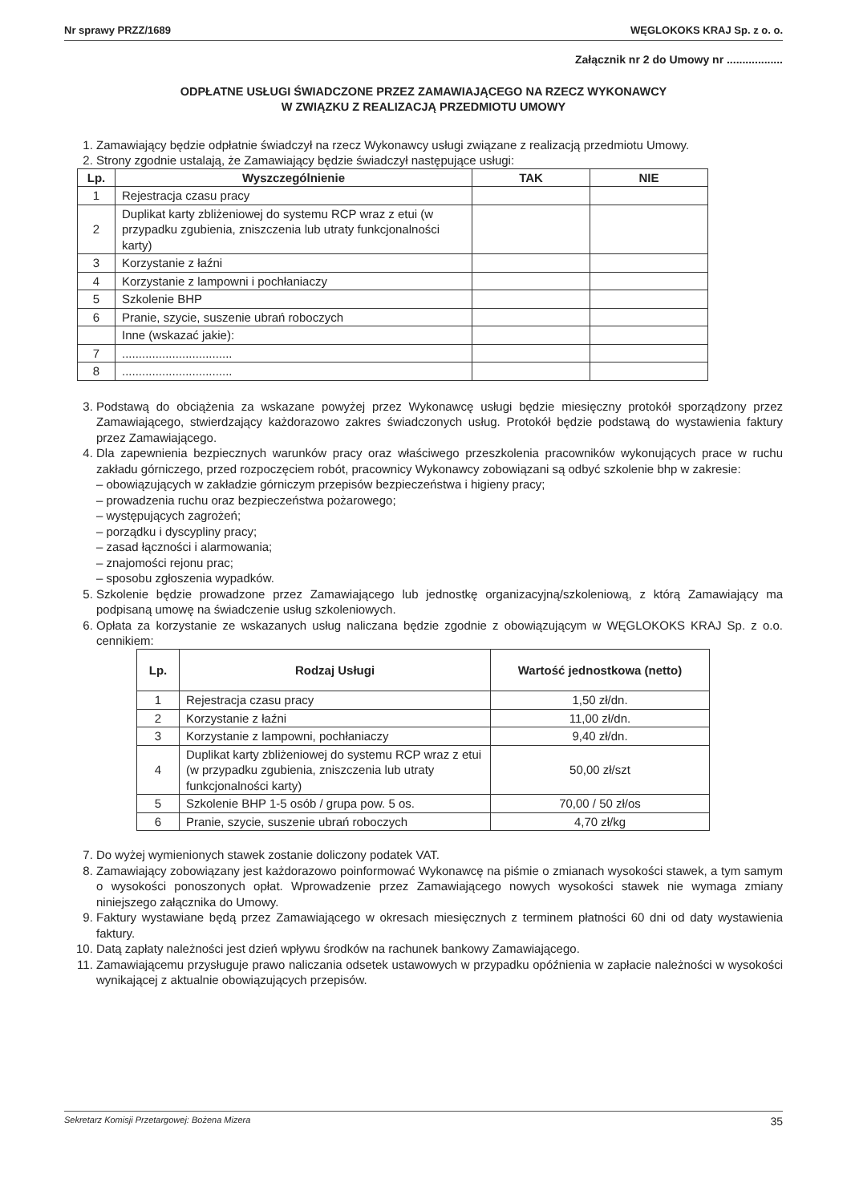Nr sprawy PRZZ/1689 WĘGLOKOKS KRAJ Sp. z o. o.
Załącznik nr 2 do Umowy nr ..................
ODPŁATNE USŁUGI ŚWIADCZONE PRZEZ ZAMAWIAJĄCEGO NA RZECZ WYKONAWCY
W ZWIĄZKU Z REALIZACJĄ PRZEDMIOTU UMOWY
1. Zamawiający będzie odpłatnie świadczył na rzecz Wykonawcy usługi związane z realizacją przedmiotu Umowy.
2. Strony zgodnie ustalają, że Zamawiający będzie świadczył następujące usługi:
| Lp. | Wyszczególnienie | TAK | NIE |
| --- | --- | --- | --- |
| 1 | Rejestracja czasu pracy | | |
| 2 | Duplikat karty zbliżeniowej do systemu RCP wraz z etui (w przypadku zgubienia, zniszczenia lub utraty funkcjonalności karty) | | |
| 3 | Korzystanie z łaźni | | |
| 4 | Korzystanie z lampowni i pochłaniaczy | | |
| 5 | Szkolenie BHP | | |
| 6 | Pranie, szycie, suszenie ubrań roboczych | | |
| | Inne (wskazać jakie): | | |
| 7 | ................................. | | |
| 8 | ................................. | | |
3. Podstawą do obciążenia za wskazane powyżej przez Wykonawcę usługi będzie miesięczny protokół sporządzony przez Zamawiającego, stwierdzający każdorazowo zakres świadczonych usług. Protokół będzie podstawą do wystawienia faktury przez Zamawiającego.
4. Dla zapewnienia bezpiecznych warunków pracy oraz właściwego przeszkolenia pracowników wykonujących prace w ruchu zakładu górniczego, przed rozpoczęciem robót, pracownicy Wykonawcy zobowiązani są odbyć szkolenie bhp w zakresie:
obowiązujących w zakładzie górniczym przepisów bezpieczeństwa i higieny pracy;
prowadzenia ruchu oraz bezpieczeństwa pożarowego;
występujących zagrożeń;
porządku i dyscypliny pracy;
zasad łączności i alarmowania;
znajomości rejonu prac;
sposobu zgłoszenia wypadków.
5. Szkolenie będzie prowadzone przez Zamawiającego lub jednostkę organizacyjną/szkoleniową, z którą Zamawiający ma podpisaną umowę na świadczenie usług szkoleniowych.
6. Opłata za korzystanie ze wskazanych usług naliczana będzie zgodnie z obowiązującym w WĘGLOKOKS KRAJ Sp. z o.o. cennikiem:
| Lp. | Rodzaj Usługi | Wartość jednostkowa (netto) |
| --- | --- | --- |
| 1 | Rejestracja czasu pracy | 1,50 zł/dn. |
| 2 | Korzystanie z łaźni | 11,00 zł/dn. |
| 3 | Korzystanie z lampowni, pochłaniaczy | 9,40 zł/dn. |
| 4 | Duplikat karty zbliżeniowej do systemu RCP wraz z etui (w przypadku zgubienia, zniszczenia lub utraty funkcjonalności karty) | 50,00 zł/szt |
| 5 | Szkolenie BHP 1-5 osób / grupa pow. 5 os. | 70,00 / 50 zł/os |
| 6 | Pranie, szycie, suszenie ubrań roboczych | 4,70 zł/kg |
7. Do wyżej wymienionych stawek zostanie doliczony podatek VAT.
8. Zamawiający zobowiązany jest każdorazowo poinformować Wykonawcę na piśmie o zmianach wysokości stawek, a tym samym o wysokości ponoszonych opłat. Wprowadzenie przez Zamawiającego nowych wysokości stawek nie wymaga zmiany niniejszego załącznika do Umowy.
9. Faktury wystawiane będą przez Zamawiającego w okresach miesięcznych z terminem płatności 60 dni od daty wystawienia faktury.
10. Datą zapłaty należności jest dzień wpływu środków na rachunek bankowy Zamawiającego.
11. Zamawiającemu przysługuje prawo naliczania odsetek ustawowych w przypadku opóźnienia w zapłacie należności w wysokości wynikającej z aktualnie obowiązujących przepisów.
Sekretarz Komisji Przetargowej: Bożena Mizera 35